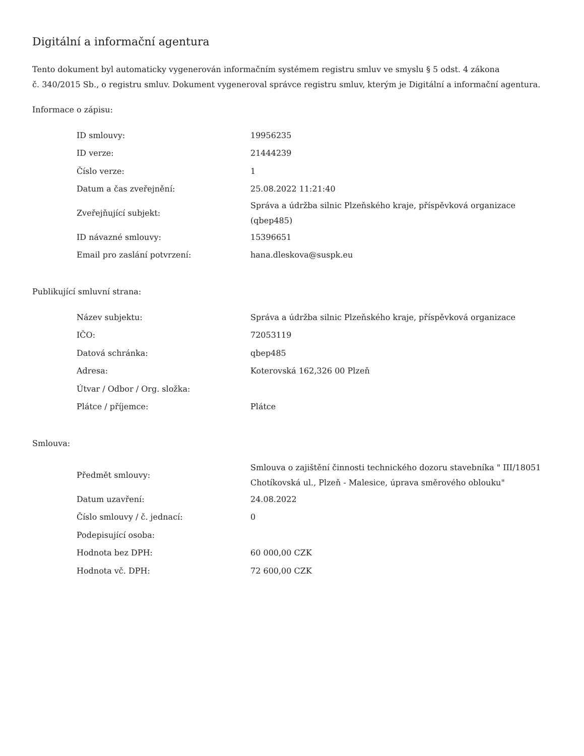Digitální a informační agentura
Tento dokument byl automaticky vygenerován informačním systémem registru smluv ve smyslu § 5 odst. 4 zákona
č. 340/2015 Sb., o registru smluv. Dokument vygeneroval správce registru smluv, kterým je Digitální a informační agentura.
Informace o zápisu:
| ID smlouvy: | 19956235 |
| ID verze: | 21444239 |
| Číslo verze: | 1 |
| Datum a čas zveřejnění: | 25.08.2022 11:21:40 |
| Zveřejňující subjekt: | Správa a údržba silnic Plzeňského kraje, příspěvková organizace (qbep485) |
| ID návazné smlouvy: | 15396651 |
| Email pro zaslání potvrzení: | hana.dleskova@suspk.eu |
Publikující smluvní strana:
| Název subjektu: | Správa a údržba silnic Plzeňského kraje, příspěvková organizace |
| IČO: | 72053119 |
| Datová schránka: | qbep485 |
| Adresa: | Koterovská 162,326 00 Plzeň |
| Útvar / Odbor / Org. složka: | |
| Plátce / příjemce: | Plátce |
Smlouva:
| Předmět smlouvy: | Smlouva o zajištění činnosti technického dozoru stavebníka " III/18051 Chotíkovská ul., Plzeň - Malesice, úprava směrového oblouku" |
| Datum uzavření: | 24.08.2022 |
| Číslo smlouvy / č. jednací: | 0 |
| Podepisující osoba: | |
| Hodnota bez DPH: | 60 000,00 CZK |
| Hodnota vč. DPH: | 72 600,00 CZK |